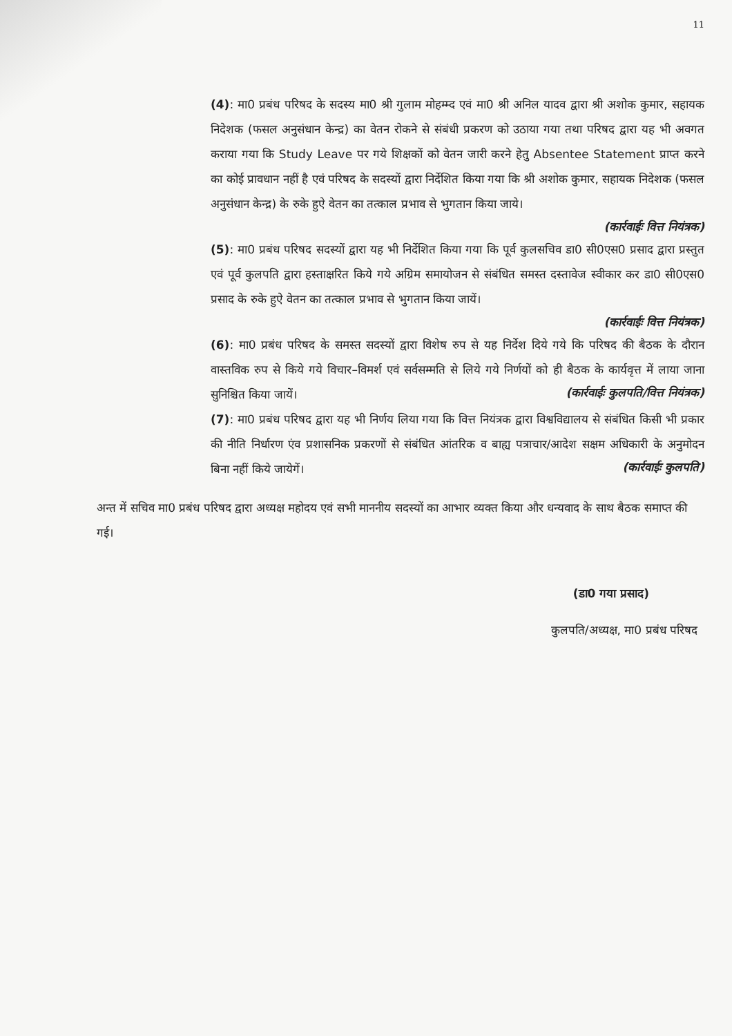11
(4): मा0 प्रबंध परिषद के सदस्य मा0 श्री गुलाम मोहम्म्द एवं मा0 श्री अनिल यादव द्वारा श्री अशोक कुमार, सहायक निदेशक (फसल अनुसंधान केन्द्र) का वेतन रोकने से संबंधी प्रकरण को उठाया गया तथा परिषद द्वारा यह भी अवगत कराया गया कि Study Leave पर गये शिक्षकों को वेतन जारी करने हेतु Absentee Statement प्राप्त करने का कोई प्रावधान नहीं है एवं परिषद के सदस्यों द्वारा निर्देशित किया गया कि श्री अशोक कुमार, सहायक निदेशक (फसल अनुसंधान केन्द्र) के रुके हुऐ वेतन का तत्काल प्रभाव से भुगतान किया जाये।
(कार्रवाईः वित्त नियंत्रक)
(5): मा0 प्रबंध परिषद सदस्यों द्वारा यह भी निर्देशित किया गया कि पूर्व कुलसचिव डा0 सी0एस0 प्रसाद द्वारा प्रस्तुत एवं पूर्व कुलपति द्वारा हस्ताक्षरित किये गये अग्रिम समायोजन से संबंधित समस्त दस्तावेज स्वीकार कर डा0 सी0एस0 प्रसाद के रुके हुऐ वेतन का तत्काल प्रभाव से भुगतान किया जायें।
(कार्रवाईः वित्त नियंत्रक)
(6): मा0 प्रबंध परिषद के समस्त सदस्यों द्वारा विशेष रुप से यह निर्देश दिये गये कि परिषद की बैठक के दौरान वास्तविक रुप से किये गये विचार–विमर्श एवं सर्वसम्मति से लिये गये निर्णयों को ही बैठक के कार्यवृत्त में लाया जाना सुनिश्चित किया जायें। (कार्रवाईः कुलपति/वित्त नियंत्रक)
(7): मा0 प्रबंध परिषद द्वारा यह भी निर्णय लिया गया कि वित्त नियंत्रक द्वारा विश्वविद्यालय से संबंधित किसी भी प्रकार की नीति निर्धारण एंव प्रशासनिक प्रकरणों से संबंधित आंतरिक व बाह्य पत्राचार/आदेश सक्षम अधिकारी के अनुमोदन बिना नहीं किये जायेगें। (कार्रवाईः कुलपति)
अन्त में सचिव मा0 प्रबंध परिषद द्वारा अध्यक्ष महोदय एवं सभी माननीय सदस्यों का आभार व्यक्त किया और धन्यवाद के साथ बैठक समाप्त की गई।
(डा0 गया प्रसाद)
कुलपति/अध्यक्ष, मा0 प्रबंध परिषद